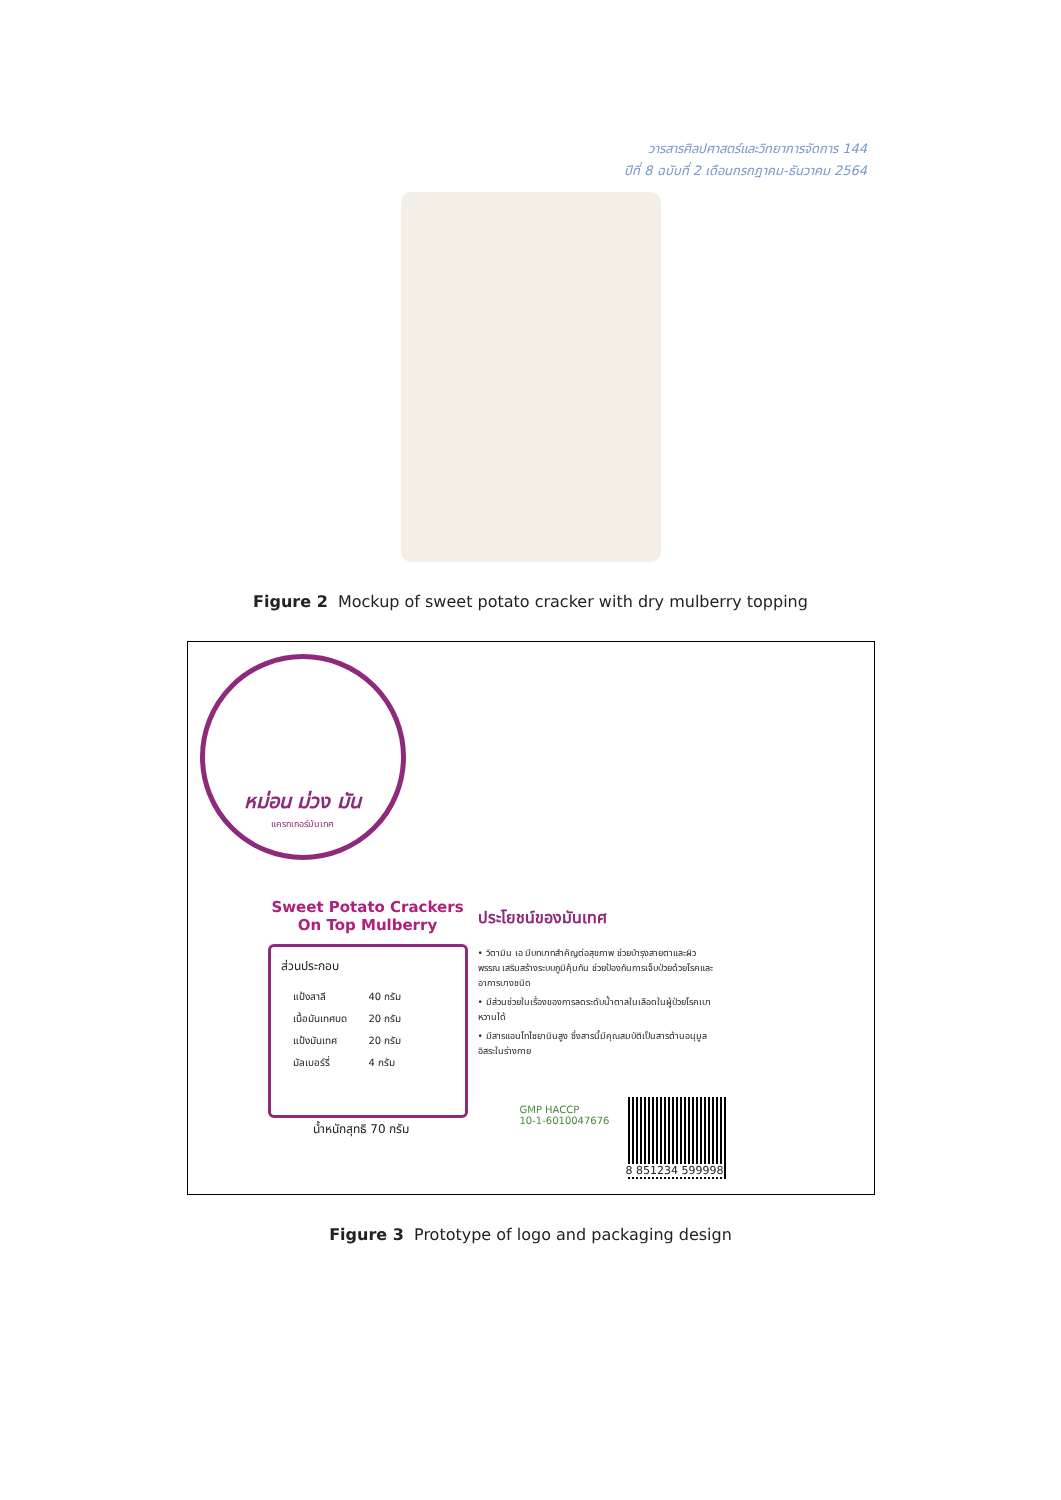วารสารศิลปศาสตร์และวิทยาการจัดการ 144
ปีที่ 8 ฉบับที่ 2 เดือนกรกฎาคม-ธันวาคม 2564
Figure 2 Mockup of sweet potato cracker with dry mulberry topping
หม่อน ม่วง มัน
แครกเกอร์มันเทศ
Sweet Potato Crackers
On Top Mulberry
ส่วนประกอบ
| แป้งสาลี | 40 กรัม |
| เนื้อมันเทศบด | 20 กรัม |
| แป้งมันเทศ | 20 กรัม |
| มัลเบอร์รี่ | 4 กรัม |
น้ำหนักสุทธิ 70 กรัม
ประโยชน์ของมันเทศ
• วิตามิน เอ มีบทบาทสำคัญต่อสุขภาพ ช่วยบำรุงสายตาและผิวพรรณ เสริมสร้างระบบภูมิคุ้มกัน ช่วยป้องกันการเจ็บป่วยด้วยโรคและอาการบางชนิด
• มีส่วนช่วยในเรื่องของการลดระดับน้ำตาลในเลือดในผู้ป่วยโรคเบาหวานได้
• มีสารแอนโทไซยานินสูง ซึ่งสารนี้มีคุณสมบัติเป็นสารต้านอนุมูลอิสระในร่างกาย
GMP HACCP
10-1-6010047676
8 851234 599998
Figure 3 Prototype of logo and packaging design